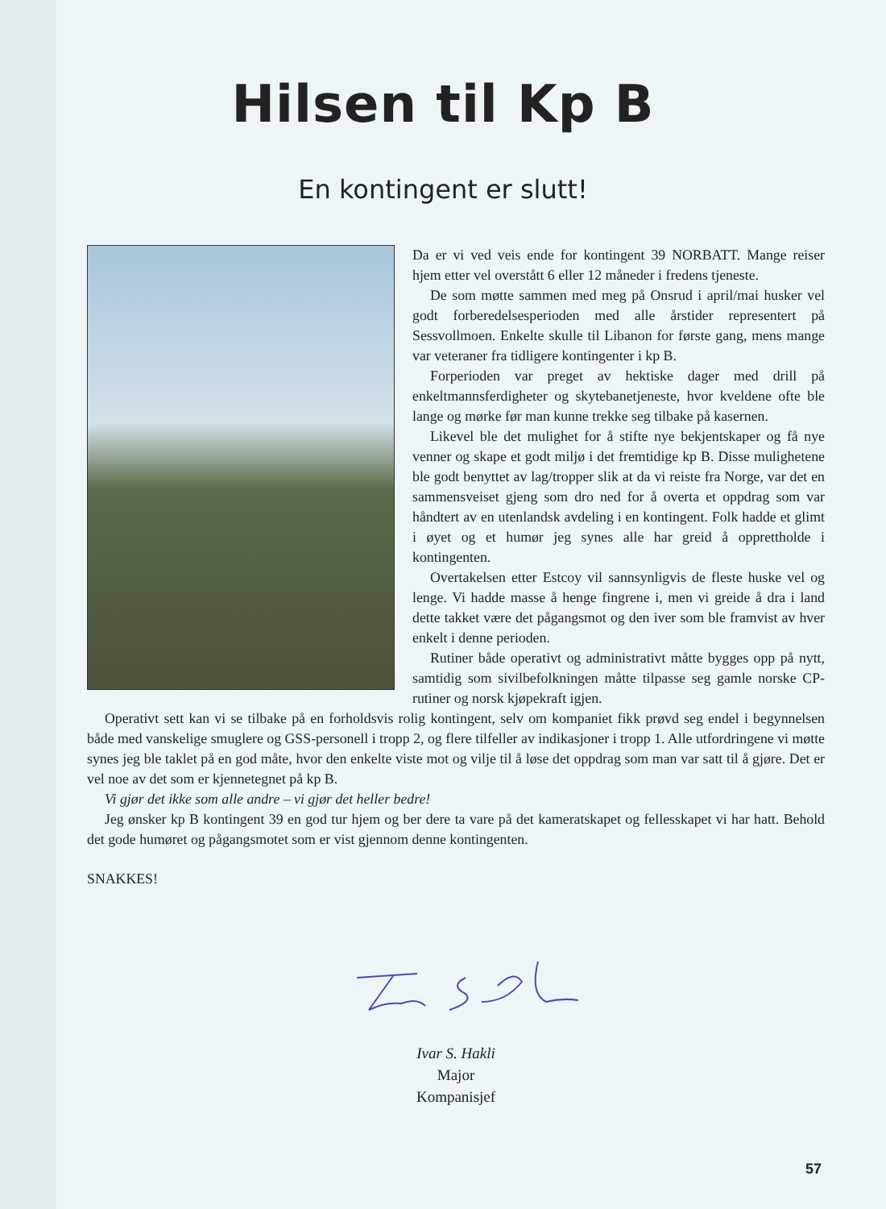Hilsen til Kp B
En kontingent er slutt!
Da er vi ved veis ende for kontingent 39 NORBATT. Mange reiser hjem etter vel overstått 6 eller 12 måneder i fredens tjeneste.
De som møtte sammen med meg på Onsrud i april/mai husker vel godt forberedelsesperioden med alle årstider representert på Sessvollmoen. Enkelte skulle til Libanon for første gang, mens mange var veteraner fra tidligere kontingenter i kp B.
Forperioden var preget av hektiske dager med drill på enkeltmannsferdigheter og skytebanetjeneste, hvor kveldene ofte ble lange og mørke før man kunne trekke seg tilbake på kasernen.
Likevel ble det mulighet for å stifte nye bekjentskaper og få nye venner og skape et godt miljø i det fremtidige kp B. Disse mulighetene ble godt benyttet av lag/tropper slik at da vi reiste fra Norge, var det en sammensveiset gjeng som dro ned for å overta et oppdrag som var håndtert av en utenlandsk avdeling i en kontingent. Folk hadde et glimt i øyet og et humør jeg synes alle har greid å opprettholde i kontingenten.
Overtakelsen etter Estcoy vil sannsynligvis de fleste huske vel og lenge. Vi hadde masse å henge fingrene i, men vi greide å dra i land dette takket være det pågangsmot og den iver som ble framvist av hver enkelt i denne perioden.
Rutiner både operativt og administrativt måtte bygges opp på nytt, samtidig som sivilbefolkningen måtte tilpasse seg gamle norske CP-rutiner og norsk kjøpekraft igjen.
Operativt sett kan vi se tilbake på en forholdsvis rolig kontingent, selv om kompaniet fikk prøvd seg endel i begynnelsen både med vanskelige smuglere og GSS-personell i tropp 2, og flere tilfeller av indikasjoner i tropp 1. Alle utfordringene vi møtte synes jeg ble taklet på en god måte, hvor den enkelte viste mot og vilje til å løse det oppdrag som man var satt til å gjøre. Det er vel noe av det som er kjennetegnet på kp B.
Vi gjør det ikke som alle andre – vi gjør det heller bedre!
Jeg ønsker kp B kontingent 39 en god tur hjem og ber dere ta vare på det kameratskapet og fellesskapet vi har hatt. Behold det gode humøret og pågangsmotet som er vist gjennom denne kontingenten.
SNAKKES!
Ivar S. Hakli
Major
Kompanisjef
57